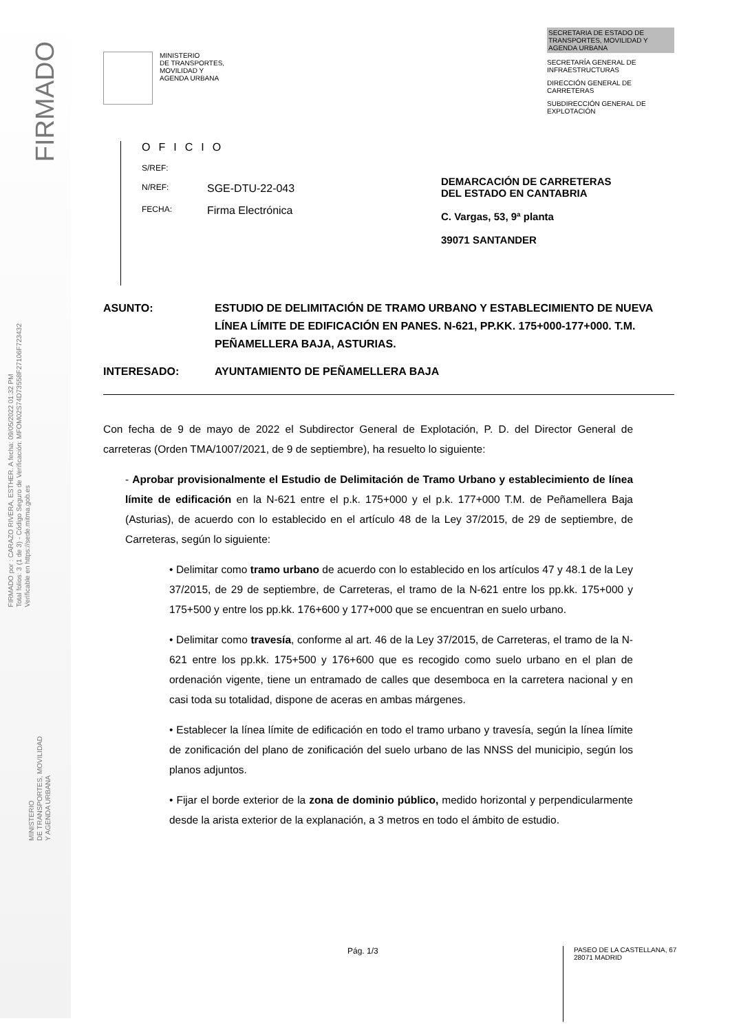FIRMADO
FIRMADO por : CARAZO RIVERA, ESTHER. A fecha: 09/05/2022 01:32 PM
Total folios: 3 (1 de 3) - Código Seguro de Verificación: MFOM02S74D73558F27106F723432
Verificable en https://sede.mitma.gob.es
MINISTERIO
DE TRANSPORTES, MOVILIDAD
Y AGENDA URBANA
MINISTERIO
DE TRANSPORTES,
MOVILIDAD Y
AGENDA URBANA
SECRETARIA DE ESTADO DE TRANSPORTES, MOVILIDAD Y AGENDA URBANA
SECRETARÍA GENERAL DE INFRAESTRUCTURAS
DIRECCIÓN GENERAL DE CARRETERAS
SUBDIRECCIÓN GENERAL DE EXPLOTACIÓN
OFICIO
S/REF:
N/REF: SGE-DTU-22-043
FECHA: Firma Electrónica
DEMARCACIÓN DE CARRETERAS DEL ESTADO EN CANTABRIA
C. Vargas, 53, 9ª planta
39071 SANTANDER
ASUNTO: ESTUDIO DE DELIMITACIÓN DE TRAMO URBANO Y ESTABLECIMIENTO DE NUEVA LÍNEA LÍMITE DE EDIFICACIÓN EN PANES. N-621, PP.KK. 175+000-177+000. T.M. PEÑAMELLERA BAJA, ASTURIAS.
INTERESADO: AYUNTAMIENTO DE PEÑAMELLERA BAJA
Con fecha de 9 de mayo de 2022 el Subdirector General de Explotación, P. D. del Director General de carreteras (Orden TMA/1007/2021, de 9 de septiembre), ha resuelto lo siguiente:
- Aprobar provisionalmente el Estudio de Delimitación de Tramo Urbano y establecimiento de línea límite de edificación en la N-621 entre el p.k. 175+000 y el p.k. 177+000 T.M. de Peñamellera Baja (Asturias), de acuerdo con lo establecido en el artículo 48 de la Ley 37/2015, de 29 de septiembre, de Carreteras, según lo siguiente:
• Delimitar como tramo urbano de acuerdo con lo establecido en los artículos 47 y 48.1 de la Ley 37/2015, de 29 de septiembre, de Carreteras, el tramo de la N-621 entre los pp.kk. 175+000 y 175+500 y entre los pp.kk. 176+600 y 177+000 que se encuentran en suelo urbano.
• Delimitar como travesía, conforme al art. 46 de la Ley 37/2015, de Carreteras, el tramo de la N-621 entre los pp.kk. 175+500 y 176+600 que es recogido como suelo urbano en el plan de ordenación vigente, tiene un entramado de calles que desemboca en la carretera nacional y en casi toda su totalidad, dispone de aceras en ambas márgenes.
• Establecer la línea límite de edificación en todo el tramo urbano y travesía, según la línea límite de zonificación del plano de zonificación del suelo urbano de las NNSS del municipio, según los planos adjuntos.
• Fijar el borde exterior de la zona de dominio público, medido horizontal y perpendicularmente desde la arista exterior de la explanación, a 3 metros en todo el ámbito de estudio.
Pág. 1/3
PASEO DE LA CASTELLANA, 67
28071 MADRID